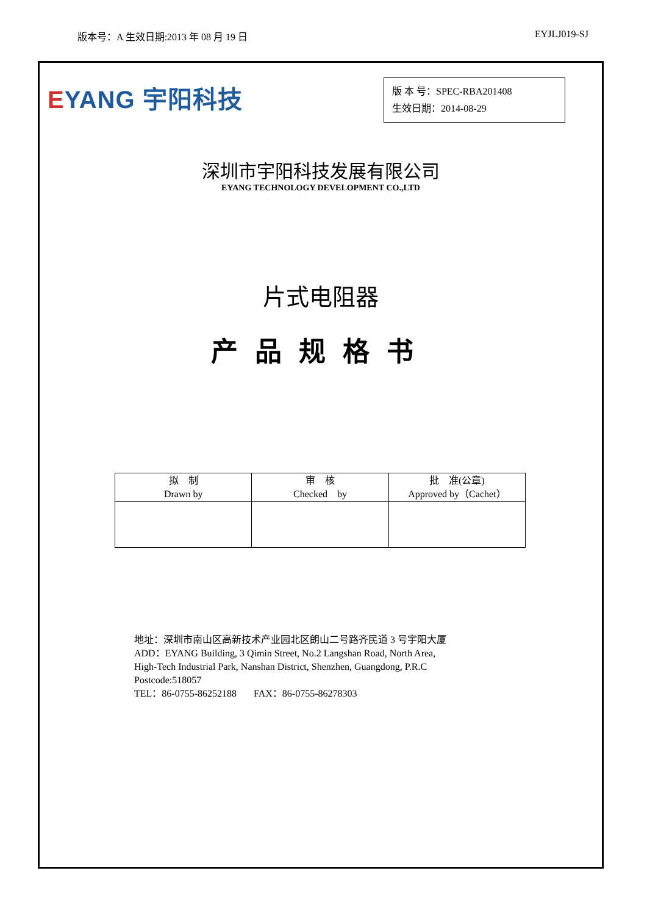版本号：A 生效日期:2013 年 08 月 19 日
EYJLJ019-SJ
EYANG 宇阳科技
版 本 号：SPEC-RBA201408
生效日期：2014-08-29
深圳市宇阳科技发展有限公司
EYANG TECHNOLOGY DEVELOPMENT CO.,LTD
片式电阻器
产品规格书
| 拟 制 Drawn by | 审 核 Checked by | 批 准(公章) Approved by（Cachet） |
| --- | --- | --- |
地址：深圳市南山区高新技术产业园北区朗山二号路齐民道 3 号宇阳大厦
ADD：EYANG Building, 3 Qimin Street, No.2 Langshan Road, North Area,
High-Tech Industrial Park, Nanshan District, Shenzhen, Guangdong, P.R.C
Postcode:518057
TEL：86-0755-86252188 FAX：86-0755-86278303